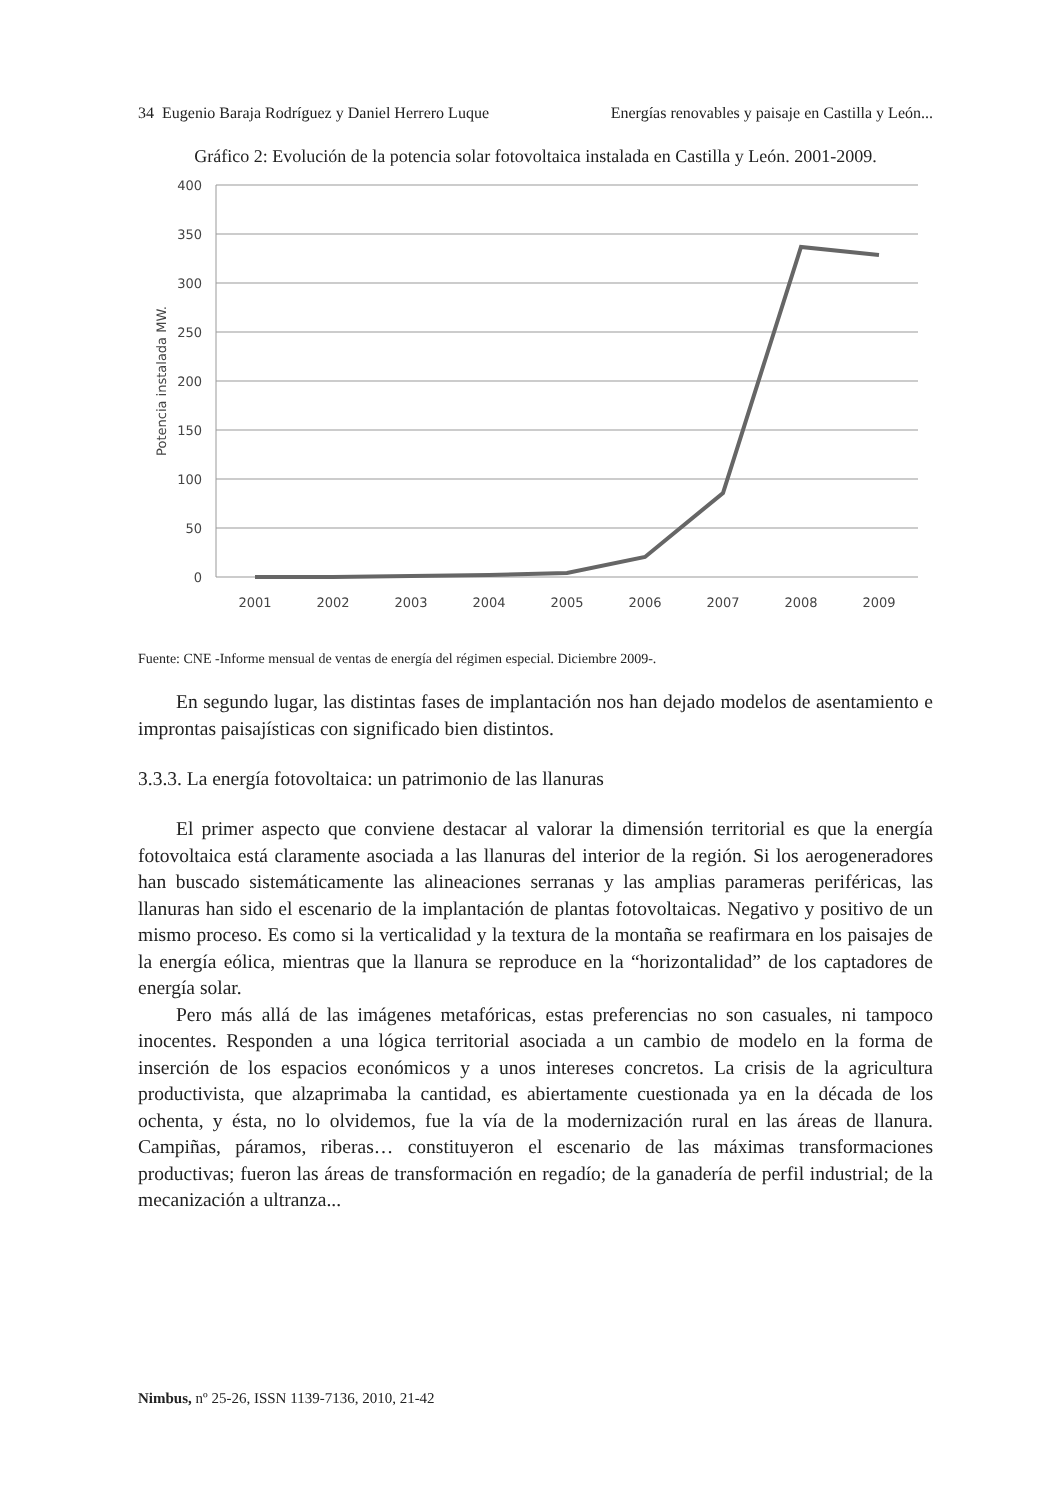34 Eugenio Baraja Rodríguez y Daniel Herrero Luque Energías renovables y paisaje en Castilla y León...
Gráfico 2: Evolución de la potencia solar fotovoltaica instalada en Castilla y León. 2001-2009.
400
350
300
250
200
150
100
50
0
Potencia instalada MW.
2001
2002
2003
2004
2005
2006
2007
2008
2009
Fuente: CNE -Informe mensual de ventas de energía del régimen especial. Diciembre 2009-.
En segundo lugar, las distintas fases de implantación nos han dejado modelos de asentamiento e improntas paisajísticas con significado bien distintos.
3.3.3. La energía fotovoltaica: un patrimonio de las llanuras
El primer aspecto que conviene destacar al valorar la dimensión territorial es que la energía fotovoltaica está claramente asociada a las llanuras del interior de la región. Si los aerogeneradores han buscado sistemáticamente las alineaciones serranas y las amplias parameras periféricas, las llanuras han sido el escenario de la implantación de plantas fotovoltaicas. Negativo y positivo de un mismo proceso. Es como si la verticalidad y la textura de la montaña se reafirmara en los paisajes de la energía eólica, mientras que la llanura se reproduce en la “horizontalidad” de los captadores de energía solar.
Pero más allá de las imágenes metafóricas, estas preferencias no son casuales, ni tampoco inocentes. Responden a una lógica territorial asociada a un cambio de modelo en la forma de inserción de los espacios económicos y a unos intereses concretos. La crisis de la agricultura productivista, que alzaprimaba la cantidad, es abiertamente cuestionada ya en la década de los ochenta, y ésta, no lo olvidemos, fue la vía de la modernización rural en las áreas de llanura. Campiñas, páramos, riberas… constituyeron el escenario de las máximas transformaciones productivas; fueron las áreas de transformación en regadío; de la ganadería de perfil industrial; de la mecanización a ultranza...
Nimbus, nº 25-26, ISSN 1139-7136, 2010, 21-42